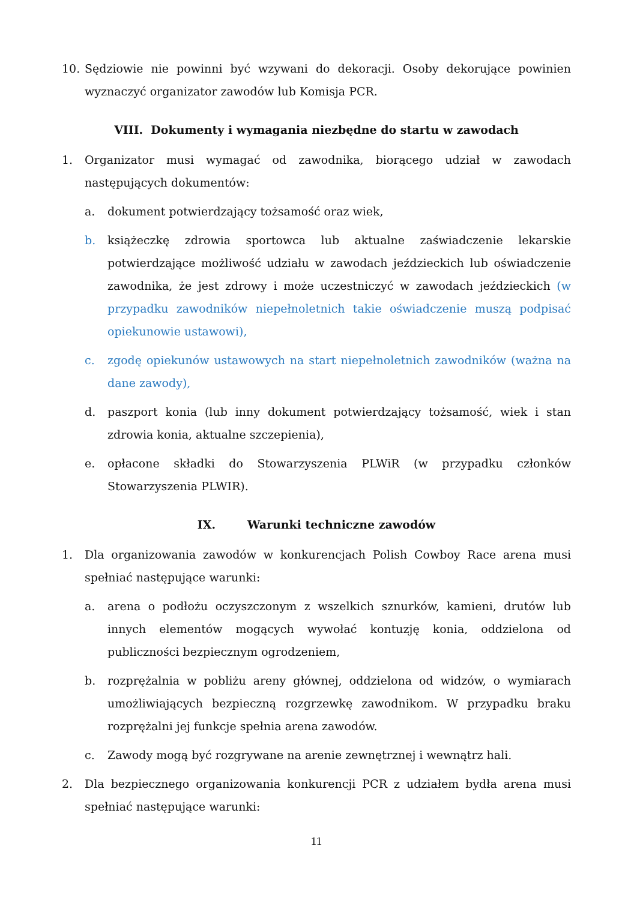10. Sędziowie nie powinni być wzywani do dekoracji. Osoby dekorujące powinien wyznaczyć organizator zawodów lub Komisja PCR.
VIII. Dokumenty i wymagania niezbędne do startu w zawodach
1. Organizator musi wymagać od zawodnika, biorącego udział w zawodach następujących dokumentów:
a. dokument potwierdzający tożsamość oraz wiek,
b. książeczkę zdrowia sportowca lub aktualne zaświadczenie lekarskie potwierdzające możliwość udziału w zawodach jeździeckich lub oświadczenie zawodnika, że jest zdrowy i może uczestniczyć w zawodach jeździeckich (w przypadku zawodników niepełnoletnich takie oświadczenie muszą podpisać opiekunowie ustawowi),
c. zgodę opiekunów ustawowych na start niepełnoletnich zawodników (ważna na dane zawody),
d. paszport konia (lub inny dokument potwierdzający tożsamość, wiek i stan zdrowia konia, aktualne szczepienia),
e. opłacone składki do Stowarzyszenia PLWiR (w przypadku członków Stowarzyszenia PLWIR).
IX. Warunki techniczne zawodów
1. Dla organizowania zawodów w konkurencjach Polish Cowboy Race arena musi spełniać następujące warunki:
a. arena o podłożu oczyszczonym z wszelkich sznurków, kamieni, drutów lub innych elementów mogących wywołać kontuzję konia, oddzielona od publiczności bezpiecznym ogrodzeniem,
b. rozprężalnia w pobliżu areny głównej, oddzielona od widzów, o wymiarach umożliwiających bezpieczną rozgrzewkę zawodnikom. W przypadku braku rozprężalni jej funkcje spełnia arena zawodów.
c. Zawody mogą być rozgrywane na arenie zewnętrznej i wewnątrz hali.
2. Dla bezpiecznego organizowania konkurencji PCR z udziałem bydła arena musi spełniać następujące warunki:
11